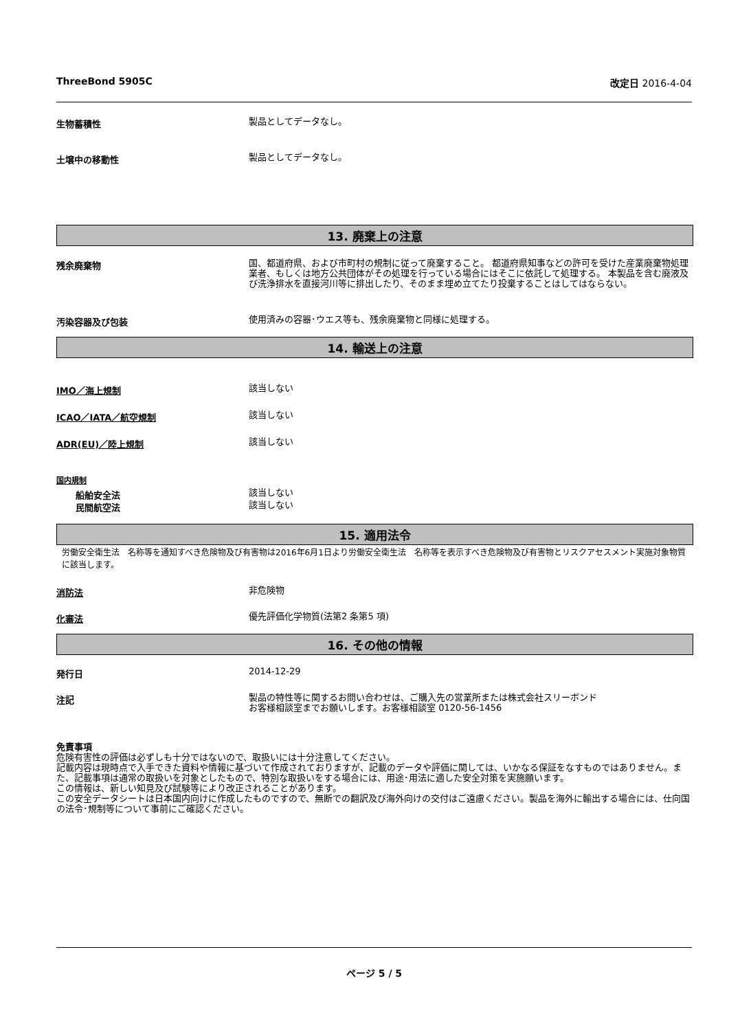ThreeBond 5905C 改定日 2016-4-04
生物蓄積性
製品としてデータなし。
土壌中の移動性
製品としてデータなし。
13. 廃棄上の注意
残余廃棄物
国、都道府県、および市町村の規制に従って廃棄すること。 都道府県知事などの許可を受けた産業廃棄物処理業者、もしくは地方公共団体がその処理を行っている場合にはそこに依託して処理する。 本製品を含む廃液及び洗浄排水を直接河川等に排出したり、そのまま埋め立てたり投棄することはしてはならない。
汚染容器及び包装
使用済みの容器･ウエス等も、残余廃棄物と同様に処理する。
14. 輸送上の注意
IMO／海上規制
該当しない
ICAO／IATA／航空規制
該当しない
ADR(EU)／陸上規制
該当しない
国内規制
船舶安全法
該当しない
民間航空法
該当しない
15. 適用法令
労働安全衛生法　名称等を通知すべき危険物及び有害物は2016年6月1日より労働安全衛生法　名称等を表示すべき危険物及び有害物とリスクアセスメント実施対象物質に該当します。
消防法
非危険物
化審法
優先評価化学物質(法第2 条第5 項)
16. その他の情報
発行日
2014-12-29
注記
製品の特性等に関するお問い合わせは、ご購入先の営業所または株式会社スリーボンド
お客様相談室までお願いします。お客様相談室 0120-56-1456
免責事項
危険有害性の評価は必ずしも十分ではないので、取扱いには十分注意してください。
記載内容は現時点で入手できた資料や情報に基づいて作成されておりますが、記載のデータや評価に関しては、いかなる保証をなすものではありません。また、記載事項は通常の取扱いを対象としたもので、特別な取扱いをする場合には、用途･用法に適した安全対策を実施願います。
この情報は、新しい知見及び試験等により改正されることがあります。
この安全データシートは日本国内向けに作成したものですので、無断での翻訳及び海外向けの交付はご遠慮ください。製品を海外に輸出する場合には、仕向国の法令･規制等について事前にご確認ください。
ページ 5 / 5